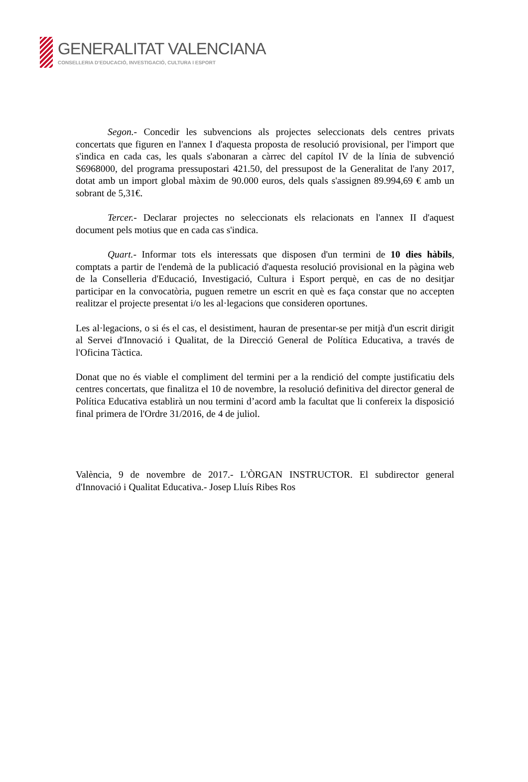GENERALITAT VALENCIANA
CONSELLERIA D’EDUCACIÓ, INVESTIGACIÓ, CULTURA I ESPORT
Segon.- Concedir les subvencions als projectes seleccionats dels centres privats concertats que figuren en l'annex I d'aquesta proposta de resolució provisional, per l'import que s'indica en cada cas, les quals s'abonaran a càrrec del capítol IV de la línia de subvenció S6968000, del programa pressupostari 421.50, del pressupost de la Generalitat de l'any 2017, dotat amb un import global màxim de 90.000 euros, dels quals s'assignen 89.994,69 € amb un sobrant de 5,31€.
Tercer.- Declarar projectes no seleccionats els relacionats en l'annex II d'aquest document pels motius que en cada cas s'indica.
Quart.- Informar tots els interessats que disposen d'un termini de 10 dies hàbils, comptats a partir de l'endemà de la publicació d'aquesta resolució provisional en la pàgina web de la Conselleria d'Educació, Investigació, Cultura i Esport perquè, en cas de no desitjar participar en la convocatòria, puguen remetre un escrit en què es faça constar que no accepten realitzar el projecte presentat i/o les al·legacions que consideren oportunes.
Les al·legacions, o si és el cas, el desistiment, hauran de presentar-se per mitjà d'un escrit dirigit al Servei d'Innovació i Qualitat, de la Direcció General de Política Educativa, a través de l'Oficina Tàctica.
Donat que no és viable el compliment del termini per a la rendició del compte justificatiu dels centres concertats, que finalitza el 10 de novembre, la resolució definitiva del director general de Política Educativa establirà un nou termini d’acord amb la facultat que li confereix la disposició final primera de l'Ordre 31/2016, de 4 de juliol.
València, 9 de novembre de 2017.- L'ÒRGAN INSTRUCTOR. El subdirector general d'Innovació i Qualitat Educativa.- Josep Lluís Ribes Ros